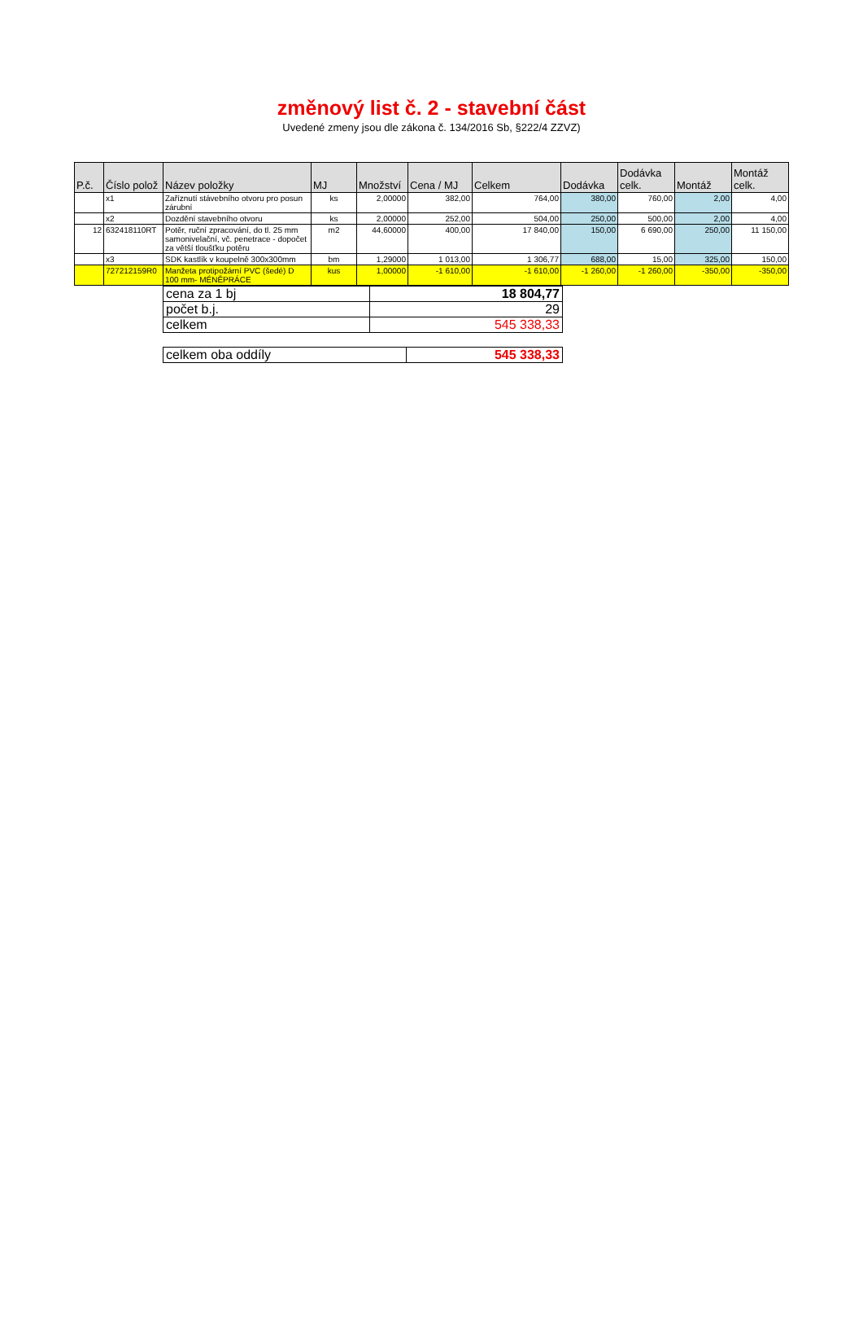změnový list č. 2 - stavební část
Uvedené zmeny jsou dle zákona č. 134/2016 Sb, §222/4 ZZVZ)
| P.č. | Číslo polož | Název položky | MJ | Množství | Cena / MJ | Celkem | Dodávka | Dodávka celk. | Montáž | Montáž celk. |
| --- | --- | --- | --- | --- | --- | --- | --- | --- | --- | --- |
| | x1 | Zaříznutí stávebního otvoru pro posun zárubní | ks | 2,00000 | 382,00 | 764,00 | 380,00 | 760,00 | 2,00 | 4,00 |
| | x2 | Dozdění stavebního otvoru | ks | 2,00000 | 252,00 | 504,00 | 250,00 | 500,00 | 2,00 | 4,00 |
| 12 | 632418110RT | Potěr, ruční zpracování, do tl. 25 mm samonivelační, vč. penetrace - dopočet za větší tloušťku potěru | m2 | 44,60000 | 400,00 | 17 840,00 | 150,00 | 6 690,00 | 250,00 | 11 150,00 |
| | x3 | SDK kastlík v koupelně 300x300mm | bm | 1,29000 | 1 013,00 | 1 306,77 | 688,00 | 15,00 | 325,00 | 150,00 |
| | 727212159R0 | Manžeta protipožární PVC (šedé) D 100 mm- MÉNĚPRÁCE | kus | 1,00000 | -1 610,00 | -1 610,00 | -1 260,00 | -1 260,00 | -350,00 | -350,00 |
| cena za 1 bj | 18 804,77 |
| počet b.j. | 29 |
| celkem | 545 338,33 |
| celkem oba oddíly | 545 338,33 |